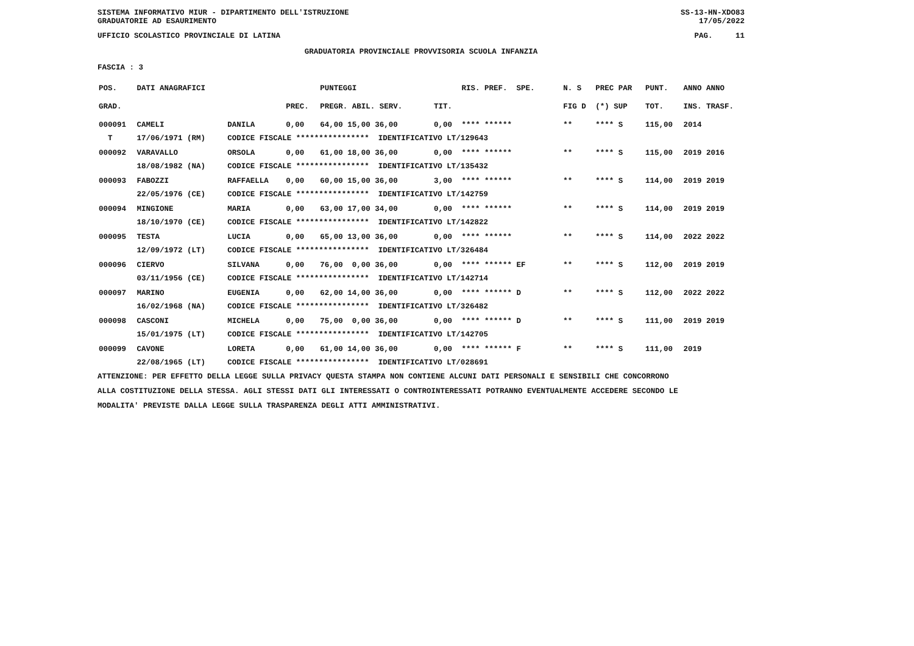SISTEMA INFORMATIVO MIUR - DIPARTIMENTO DELL'ISTRUZIONE SS-13-HN-XDO83
GRADUATORIE AD ESAURIMENTO 17/05/2022
UFFICIO SCOLASTICO PROVINCIALE DI LATINA PAG. 11
GRADUATORIA PROVINCIALE PROVVISORIA SCUOLA INFANZIA
FASCIA : 3
| POS. | DATI ANAGRAFICI | | | PUNTEGGI | | RIS. PREF. SPE. | N. S | PREC PAR | PUNT. | ANNO ANNO |
| --- | --- | --- | --- | --- | --- | --- | --- | --- | --- | --- |
| GRAD. | | | PREC. | PREGR. ABIL. SERV. | TIT. | | FIG D | (*) SUP | TOT. | INS. TRASF. |
| 000091 | CAMELI | DANILA | 0,00 | 64,00 15,00 36,00 | 0,00 | **** ****** | ** | **** S | 115,00 | 2014 |
| T | 17/06/1971 (RM) | CODICE FISCALE **************** IDENTIFICATIVO LT/129643 | | | | | | | | |
| 000092 | VARAVALLO | ORSOLA | 0,00 | 61,00 18,00 36,00 | 0,00 | **** ****** | ** | **** S | 115,00 | 2019 2016 |
| | 18/08/1982 (NA) | CODICE FISCALE **************** IDENTIFICATIVO LT/135432 | | | | | | | | |
| 000093 | FABOZZI | RAFFAELLA | 0,00 | 60,00 15,00 36,00 | 3,00 | **** ****** | ** | **** S | 114,00 | 2019 2019 |
| | 22/05/1976 (CE) | CODICE FISCALE **************** IDENTIFICATIVO LT/142759 | | | | | | | | |
| 000094 | MINGIONE | MARIA | 0,00 | 63,00 17,00 34,00 | 0,00 | **** ****** | ** | **** S | 114,00 | 2019 2019 |
| | 18/10/1970 (CE) | CODICE FISCALE **************** IDENTIFICATIVO LT/142822 | | | | | | | | |
| 000095 | TESTA | LUCIA | 0,00 | 65,00 13,00 36,00 | 0,00 | **** ****** | ** | **** S | 114,00 | 2022 2022 |
| | 12/09/1972 (LT) | CODICE FISCALE **************** IDENTIFICATIVO LT/326484 | | | | | | | | |
| 000096 | CIERVO | SILVANA | 0,00 | 76,00 0,00 36,00 | 0,00 | **** ****** EF | ** | **** S | 112,00 | 2019 2019 |
| | 03/11/1956 (CE) | CODICE FISCALE **************** IDENTIFICATIVO LT/142714 | | | | | | | | |
| 000097 | MARINO | EUGENIA | 0,00 | 62,00 14,00 36,00 | 0,00 | **** ****** D | ** | **** S | 112,00 | 2022 2022 |
| | 16/02/1968 (NA) | CODICE FISCALE **************** IDENTIFICATIVO LT/326482 | | | | | | | | |
| 000098 | CASCONI | MICHELA | 0,00 | 75,00 0,00 36,00 | 0,00 | **** ****** D | ** | **** S | 111,00 | 2019 2019 |
| | 15/01/1975 (LT) | CODICE FISCALE **************** IDENTIFICATIVO LT/142705 | | | | | | | | |
| 000099 | CAVONE | LORETA | 0,00 | 61,00 14,00 36,00 | 0,00 | **** ****** F | ** | **** S | 111,00 | 2019 |
| | 22/08/1965 (LT) | CODICE FISCALE **************** IDENTIFICATIVO LT/028691 | | | | | | | | |
ATTENZIONE: PER EFFETTO DELLA LEGGE SULLA PRIVACY QUESTA STAMPA NON CONTIENE ALCUNI DATI PERSONALI E SENSIBILI CHE CONCORRONO
ALLA COSTITUZIONE DELLA STESSA. AGLI STESSI DATI GLI INTERESSATI O CONTROINTERESSATI POTRANNO EVENTUALMENTE ACCEDERE SECONDO LE
MODALITA' PREVISTE DALLA LEGGE SULLA TRASPARENZA DEGLI ATTI AMMINISTRATIVI.